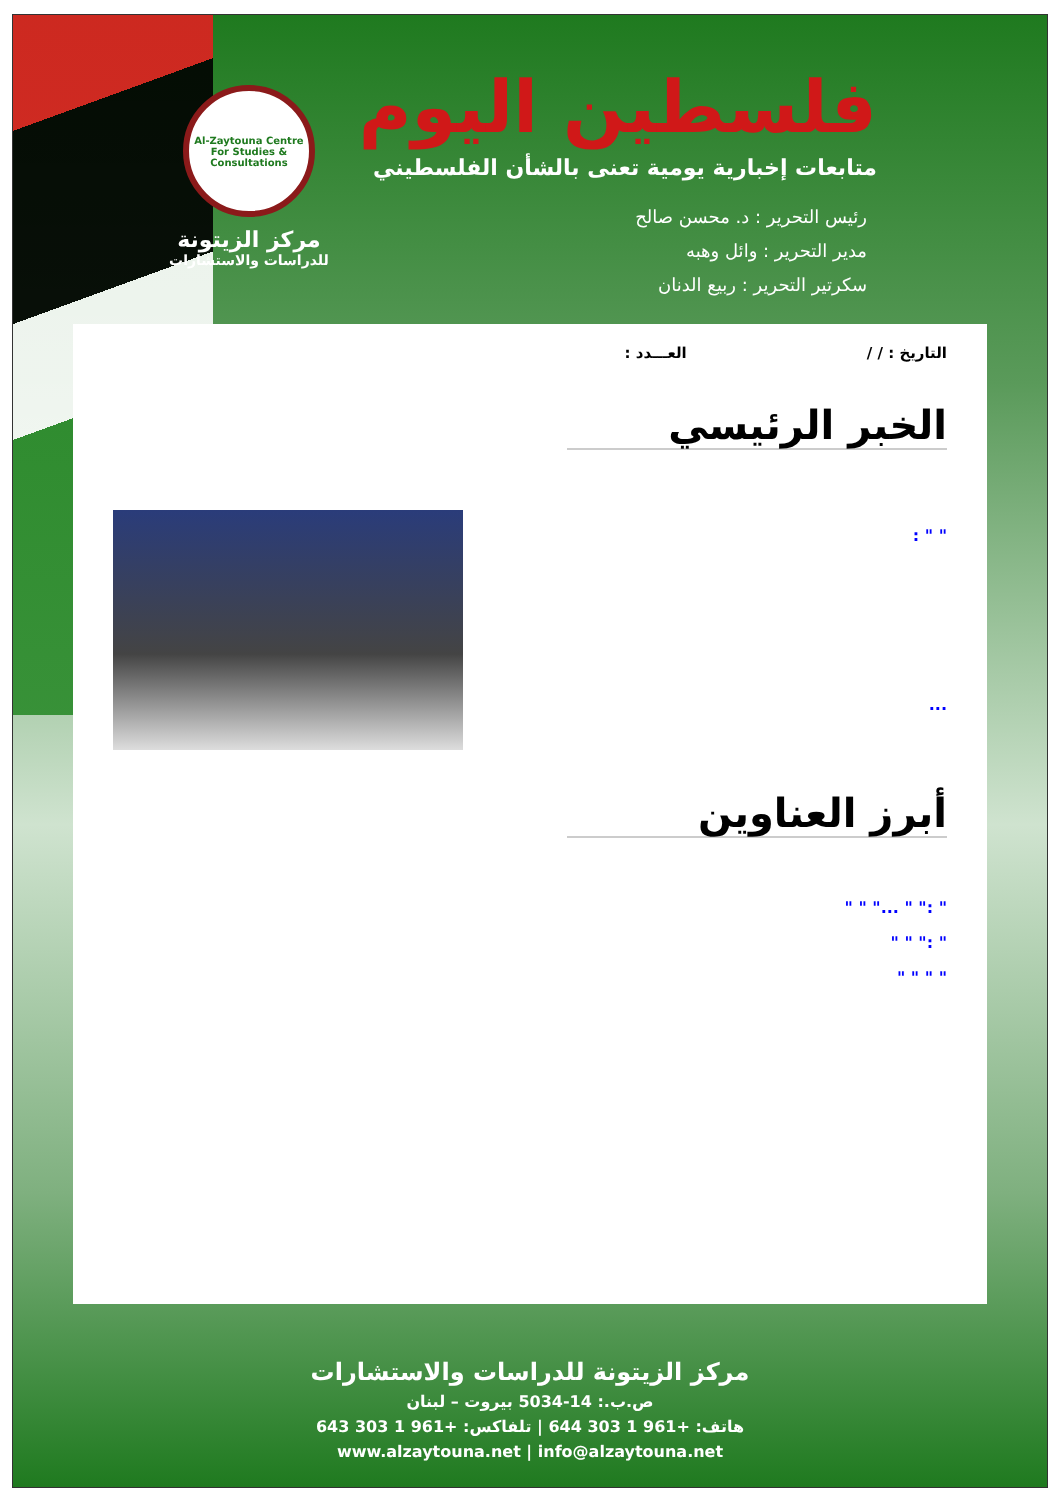فلسطين اليوم
متابعات إخبارية يومية تعنى بالشأن الفلسطيني
رئيس التحرير : د. محسن صالح
مدير التحرير : وائل وهبه
سكرتير التحرير : ربيع الدنان
Al-Zaytouna Centre For Studies & Consultations
مركز الزيتونة
للدراسات والاستشارات
التاريخ : / / العـــدد :
الخبر الرئيسي
" " :
...
أبرز العناوين
" :" " ..." " "
" :" " "
" " " "
مركز الزيتونة للدراسات والاستشارات
ص.ب.: 14-5034 بيروت – لبنان
هاتف: +961 1 303 644 | تلفاكس: +961 1 303 643
www.alzaytouna.net | info@alzaytouna.net